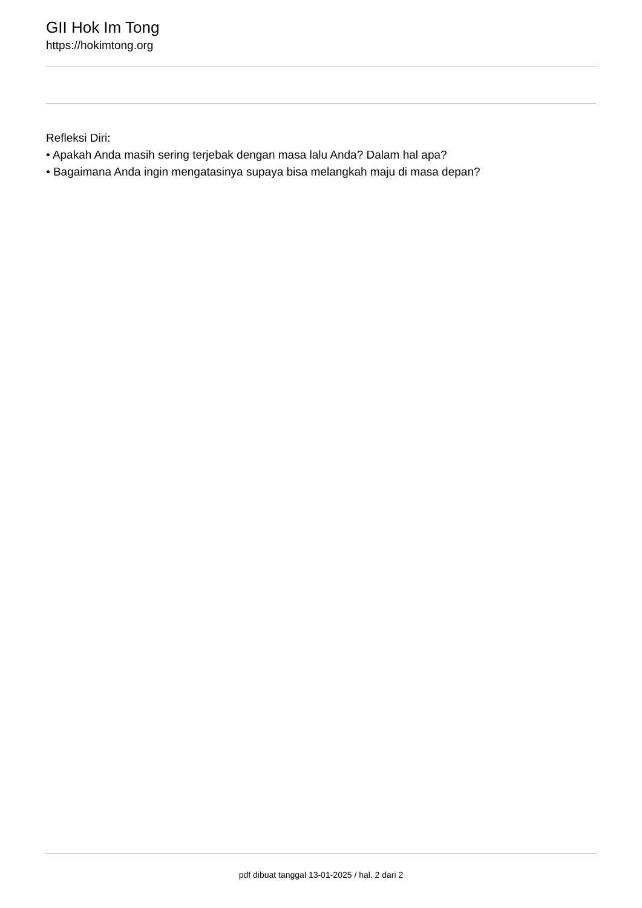GII Hok Im Tong
https://hokimtong.org
Refleksi Diri:
• Apakah Anda masih sering terjebak dengan masa lalu Anda? Dalam hal apa?
• Bagaimana Anda ingin mengatasinya supaya bisa melangkah maju di masa depan?
pdf dibuat tanggal 13-01-2025 / hal. 2 dari 2